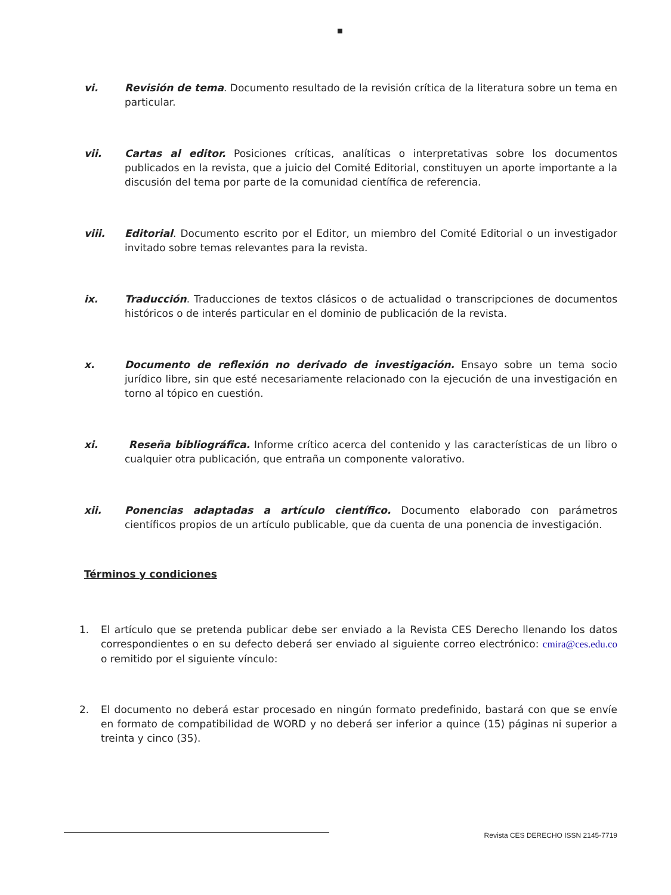vi. Revisión de tema. Documento resultado de la revisión crítica de la literatura sobre un tema en particular.
vii. Cartas al editor. Posiciones críticas, analíticas o interpretativas sobre los documentos publicados en la revista, que a juicio del Comité Editorial, constituyen un aporte importante a la discusión del tema por parte de la comunidad científica de referencia.
viii. Editorial. Documento escrito por el Editor, un miembro del Comité Editorial o un investigador invitado sobre temas relevantes para la revista.
ix. Traducción. Traducciones de textos clásicos o de actualidad o transcripciones de documentos históricos o de interés particular en el dominio de publicación de la revista.
x. Documento de reflexión no derivado de investigación. Ensayo sobre un tema socio jurídico libre, sin que esté necesariamente relacionado con la ejecución de una investigación en torno al tópico en cuestión.
xi. Reseña bibliográfica. Informe crítico acerca del contenido y las características de un libro o cualquier otra publicación, que entraña un componente valorativo.
xii. Ponencias adaptadas a artículo científico. Documento elaborado con parámetros científicos propios de un artículo publicable, que da cuenta de una ponencia de investigación.
Términos y condiciones
1. El artículo que se pretenda publicar debe ser enviado a la Revista CES Derecho llenando los datos correspondientes o en su defecto deberá ser enviado al siguiente correo electrónico: cmira@ces.edu.co o remitido por el siguiente vínculo:
2. El documento no deberá estar procesado en ningún formato predefinido, bastará con que se envíe en formato de compatibilidad de WORD y no deberá ser inferior a quince (15) páginas ni superior a treinta y cinco (35).
Revista CES DERECHO ISSN 2145-7719